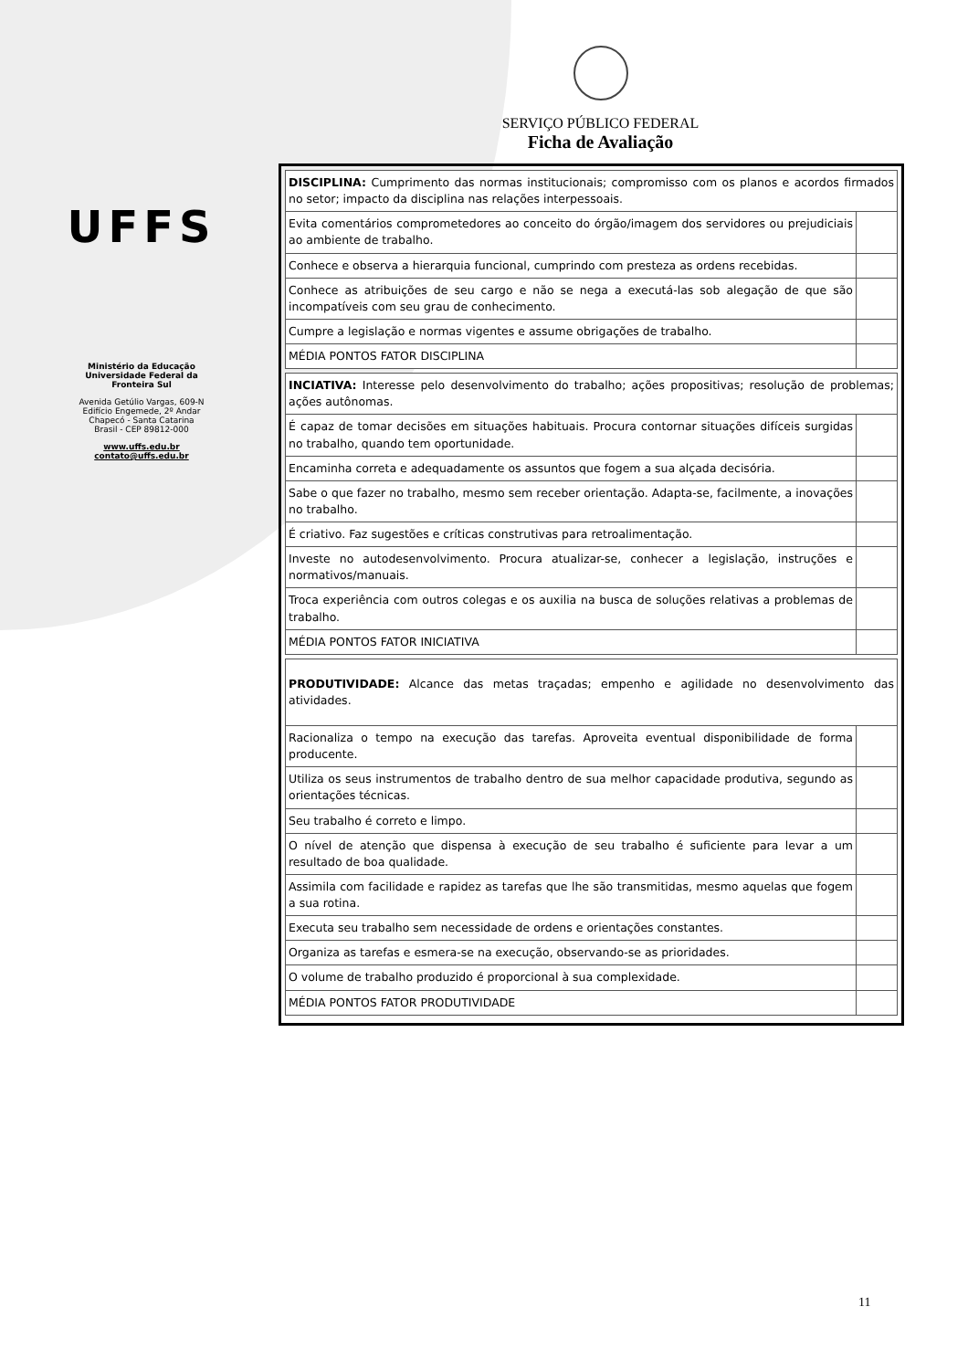UFFS
Ministério da Educação
Universidade Federal da
Fronteira Sul
Avenida Getúlio Vargas, 609-N
Edifício Engemede, 2º Andar
Chapecó - Santa Catarina
Brasil - CEP 89812-000
www.uffs.edu.br
contato@uffs.edu.br
SERVIÇO PÚBLICO FEDERAL
Ficha de Avaliação
| DISCIPLINA: Cumprimento das normas institucionais; compromisso com os planos e acordos firmados no setor; impacto da disciplina nas relações interpessoais. | |
| Evita comentários comprometedores ao conceito do órgão/imagem dos servidores ou prejudiciais ao ambiente de trabalho. | |
| Conhece e observa a hierarquia funcional, cumprindo com presteza as ordens recebidas. | |
| Conhece as atribuições de seu cargo e não se nega a executá-las sob alegação de que são incompatíveis com seu grau de conhecimento. | |
| Cumpre a legislação e normas vigentes e assume obrigações de trabalho. | |
| MÉDIA PONTOS FATOR DISCIPLINA | |
| INCIATIVA: Interesse pelo desenvolvimento do trabalho; ações propositivas; resolução de problemas; ações autônomas. | |
| É capaz de tomar decisões em situações habituais. Procura contornar situações difíceis surgidas no trabalho, quando tem oportunidade. | |
| Encaminha correta e adequadamente os assuntos que fogem a sua alçada decisória. | |
| Sabe o que fazer no trabalho, mesmo sem receber orientação. Adapta-se, facilmente, a inovações no trabalho. | |
| É criativo. Faz sugestões e críticas construtivas para retroalimentação. | |
| Investe no autodesenvolvimento. Procura atualizar-se, conhecer a legislação, instruções e normativos/manuais. | |
| Troca experiência com outros colegas e os auxilia na busca de soluções relativas a problemas de trabalho. | |
| MÉDIA PONTOS FATOR INICIATIVA | |
| PRODUTIVIDADE: Alcance das metas traçadas; empenho e agilidade no desenvolvimento das atividades. | |
| Racionaliza o tempo na execução das tarefas. Aproveita eventual disponibilidade de forma producente. | |
| Utiliza os seus instrumentos de trabalho dentro de sua melhor capacidade produtiva, segundo as orientações técnicas. | |
| Seu trabalho é correto e limpo. | |
| O nível de atenção que dispensa à execução de seu trabalho é suficiente para levar a um resultado de boa qualidade. | |
| Assimila com facilidade e rapidez as tarefas que lhe são transmitidas, mesmo aquelas que fogem a sua rotina. | |
| Executa seu trabalho sem necessidade de ordens e orientações constantes. | |
| Organiza as tarefas e esmera-se na execução, observando-se as prioridades. | |
| O volume de trabalho produzido é proporcional à sua complexidade. | |
| MÉDIA PONTOS FATOR PRODUTIVIDADE | |
11